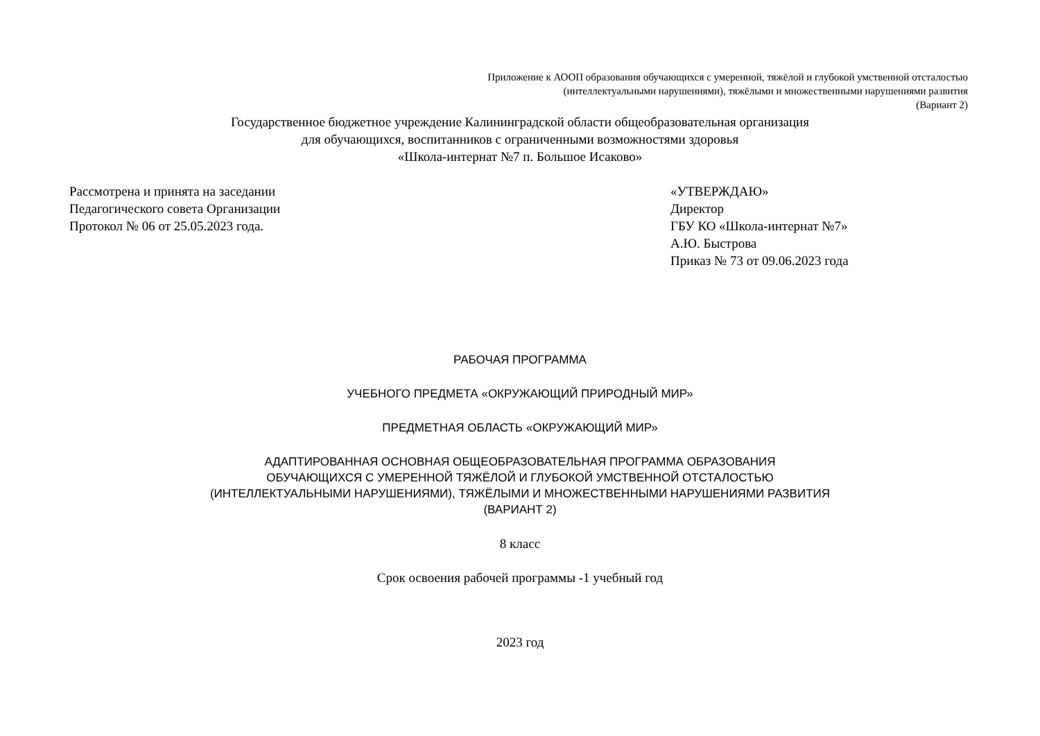Приложение к АООП образования обучающихся с умеренной, тяжёлой и глубокой умственной отсталостью
(интеллектуальными нарушениями), тяжёлыми и множественными нарушениями развития
(Вариант 2)
Государственное бюджетное учреждение Калининградской области общеобразовательная организация
для обучающихся, воспитанников с ограниченными возможностями здоровья
«Школа-интернат №7 п. Большое Исаково»
Рассмотрена и принята на заседании
Педагогического совета Организации
Протокол № 06 от 25.05.2023 года.
«УТВЕРЖДАЮ»
Директор
ГБУ КО «Школа-интернат №7»
А.Ю. Быстрова
Приказ № 73 от 09.06.2023 года
РАБОЧАЯ ПРОГРАММА
УЧЕБНОГО ПРЕДМЕТА «ОКРУЖАЮЩИЙ ПРИРОДНЫЙ МИР»
ПРЕДМЕТНАЯ ОБЛАСТЬ «ОКРУЖАЮЩИЙ МИР»
АДАПТИРОВАННАЯ ОСНОВНАЯ ОБЩЕОБРАЗОВАТЕЛЬНАЯ ПРОГРАММА ОБРАЗОВАНИЯ
ОБУЧАЮЩИХСЯ С УМЕРЕННОЙ ТЯЖЁЛОЙ И ГЛУБОКОЙ УМСТВЕННОЙ ОТСТАЛОСТЬЮ
(ИНТЕЛЛЕКТУАЛЬНЫМИ НАРУШЕНИЯМИ), ТЯЖЁЛЫМИ И МНОЖЕСТВЕННЫМИ НАРУШЕНИЯМИ РАЗВИТИЯ
(ВАРИАНТ 2)
8 класс
Срок освоения рабочей программы -1 учебный год
2023 год